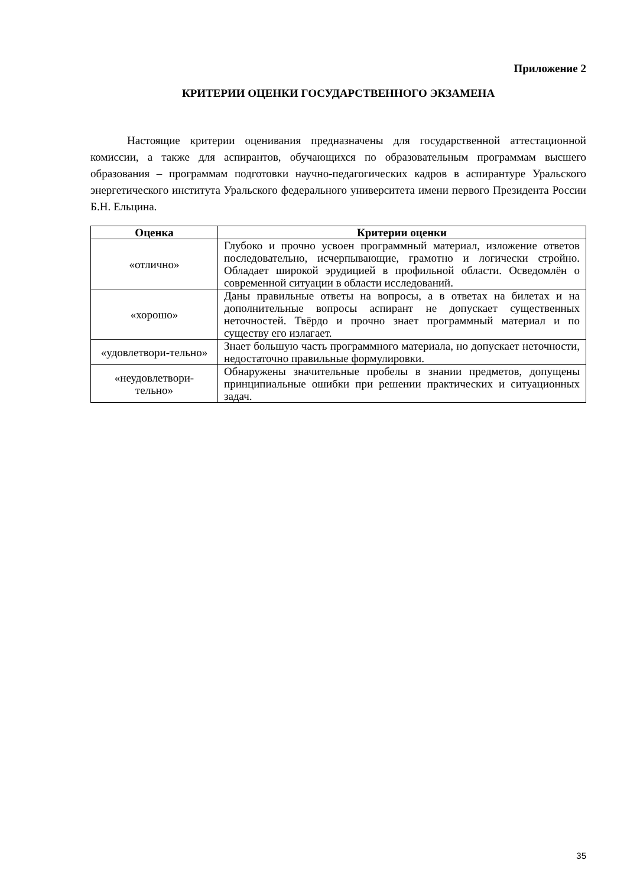Приложение 2
КРИТЕРИИ ОЦЕНКИ ГОСУДАРСТВЕННОГО ЭКЗАМЕНА
Настоящие критерии оценивания предназначены для государственной аттестационной комиссии, а также для аспирантов, обучающихся по образовательным программам высшего образования – программам подготовки научно-педагогических кадров в аспирантуре Уральского энергетического института Уральского федерального университета имени первого Президента России Б.Н. Ельцина.
| Оценка | Критерии оценки |
| --- | --- |
| «отлично» | Глубоко и прочно усвоен программный материал, изложение ответов последовательно, исчерпывающие, грамотно и логически стройно. Обладает широкой эрудицией в профильной области. Осведомлён о современной ситуации в области исследований. |
| «хорошо» | Даны правильные ответы на вопросы, а в ответах на билетах и на дополнительные вопросы аспирант не допускает существенных неточностей. Твёрдо и прочно знает программный материал и по существу его излагает. |
| «удовлетвори-тельно» | Знает большую часть программного материала, но допускает неточности, недостаточно правильные формулировки. |
| «неудовлетвори-тельно» | Обнаружены значительные пробелы в знании предметов, допущены принципиальные ошибки при решении практических и ситуационных задач. |
35